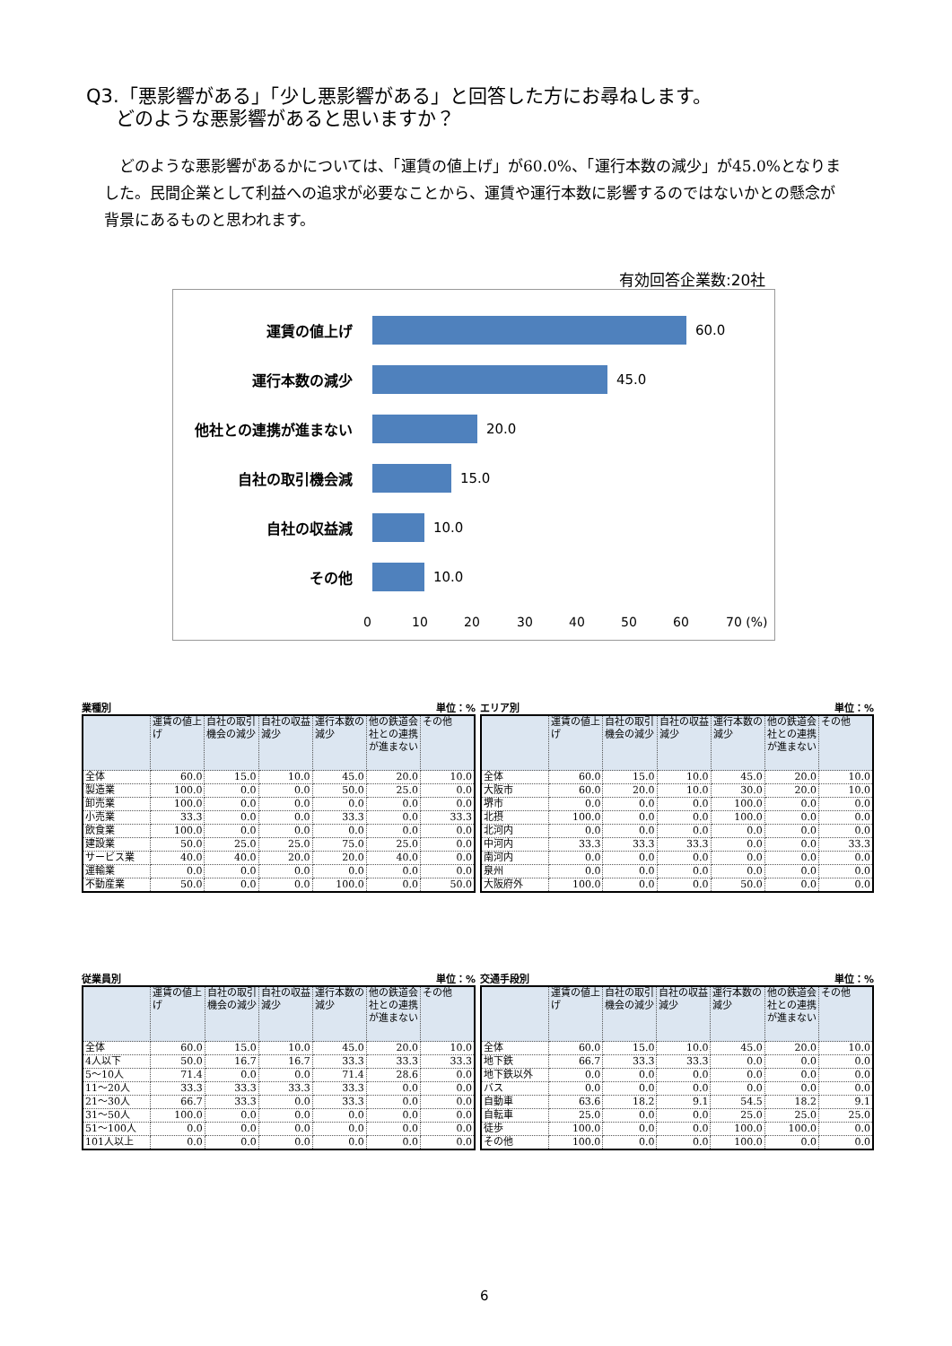Q3.「悪影響がある」「少し悪影響がある」と回答した方にお尋ねします。
どのような悪影響があると思いますか？
　どのような悪影響があるかについては、「運賃の値上げ」が60.0%、「運行本数の減少」が45.0%となりました。民間企業として利益への追求が必要なことから、運賃や運行本数に影響するのではないかとの懸念が背景にあるものと思われます。
有効回答企業数:20社
運賃の値上げ 60.0
運行本数の減少 45.0
他社との連携が進まない 20.0
自社の取引機会減 15.0
自社の収益減 10.0
その他 10.0
0 10 20 30 40 50 60 70 (%)
業種別 単位：%
| | 運賃の値上げ | 自社の取引機会の減少 | 自社の収益減少 | 運行本数の減少 | 他の鉄道会社との連携が進まない | その他 |
| --- | --- | --- | --- | --- | --- | --- |
| 全体 | 60.0 | 15.0 | 10.0 | 45.0 | 20.0 | 10.0 |
| 製造業 | 100.0 | 0.0 | 0.0 | 50.0 | 25.0 | 0.0 |
| 卸売業 | 100.0 | 0.0 | 0.0 | 0.0 | 0.0 | 0.0 |
| 小売業 | 33.3 | 0.0 | 0.0 | 33.3 | 0.0 | 33.3 |
| 飲食業 | 100.0 | 0.0 | 0.0 | 0.0 | 0.0 | 0.0 |
| 建設業 | 50.0 | 25.0 | 25.0 | 75.0 | 25.0 | 0.0 |
| サービス業 | 40.0 | 40.0 | 20.0 | 20.0 | 40.0 | 0.0 |
| 運輸業 | 0.0 | 0.0 | 0.0 | 0.0 | 0.0 | 0.0 |
| 不動産業 | 50.0 | 0.0 | 0.0 | 100.0 | 0.0 | 50.0 |
エリア別 単位：%
| | 運賃の値上げ | 自社の取引機会の減少 | 自社の収益減少 | 運行本数の減少 | 他の鉄道会社との連携が進まない | その他 |
| --- | --- | --- | --- | --- | --- | --- |
| 全体 | 60.0 | 15.0 | 10.0 | 45.0 | 20.0 | 10.0 |
| 大阪市 | 60.0 | 20.0 | 10.0 | 30.0 | 20.0 | 10.0 |
| 堺市 | 0.0 | 0.0 | 0.0 | 100.0 | 0.0 | 0.0 |
| 北摂 | 100.0 | 0.0 | 0.0 | 100.0 | 0.0 | 0.0 |
| 北河内 | 0.0 | 0.0 | 0.0 | 0.0 | 0.0 | 0.0 |
| 中河内 | 33.3 | 33.3 | 33.3 | 0.0 | 0.0 | 33.3 |
| 南河内 | 0.0 | 0.0 | 0.0 | 0.0 | 0.0 | 0.0 |
| 泉州 | 0.0 | 0.0 | 0.0 | 0.0 | 0.0 | 0.0 |
| 大阪府外 | 100.0 | 0.0 | 0.0 | 50.0 | 0.0 | 0.0 |
従業員別 単位：%
| | 運賃の値上げ | 自社の取引機会の減少 | 自社の収益減少 | 運行本数の減少 | 他の鉄道会社との連携が進まない | その他 |
| --- | --- | --- | --- | --- | --- | --- |
| 全体 | 60.0 | 15.0 | 10.0 | 45.0 | 20.0 | 10.0 |
| 4人以下 | 50.0 | 16.7 | 16.7 | 33.3 | 33.3 | 33.3 |
| 5～10人 | 71.4 | 0.0 | 0.0 | 71.4 | 28.6 | 0.0 |
| 11～20人 | 33.3 | 33.3 | 33.3 | 33.3 | 0.0 | 0.0 |
| 21～30人 | 66.7 | 33.3 | 0.0 | 33.3 | 0.0 | 0.0 |
| 31～50人 | 100.0 | 0.0 | 0.0 | 0.0 | 0.0 | 0.0 |
| 51～100人 | 0.0 | 0.0 | 0.0 | 0.0 | 0.0 | 0.0 |
| 101人以上 | 0.0 | 0.0 | 0.0 | 0.0 | 0.0 | 0.0 |
交通手段別 単位：%
| | 運賃の値上げ | 自社の取引機会の減少 | 自社の収益減少 | 運行本数の減少 | 他の鉄道会社との連携が進まない | その他 |
| --- | --- | --- | --- | --- | --- | --- |
| 全体 | 60.0 | 15.0 | 10.0 | 45.0 | 20.0 | 10.0 |
| 地下鉄 | 66.7 | 33.3 | 33.3 | 0.0 | 0.0 | 0.0 |
| 地下鉄以外 | 0.0 | 0.0 | 0.0 | 0.0 | 0.0 | 0.0 |
| バス | 0.0 | 0.0 | 0.0 | 0.0 | 0.0 | 0.0 |
| 自動車 | 63.6 | 18.2 | 9.1 | 54.5 | 18.2 | 9.1 |
| 自転車 | 25.0 | 0.0 | 0.0 | 25.0 | 25.0 | 25.0 |
| 徒歩 | 100.0 | 0.0 | 0.0 | 100.0 | 100.0 | 0.0 |
| その他 | 100.0 | 0.0 | 0.0 | 100.0 | 0.0 | 0.0 |
6